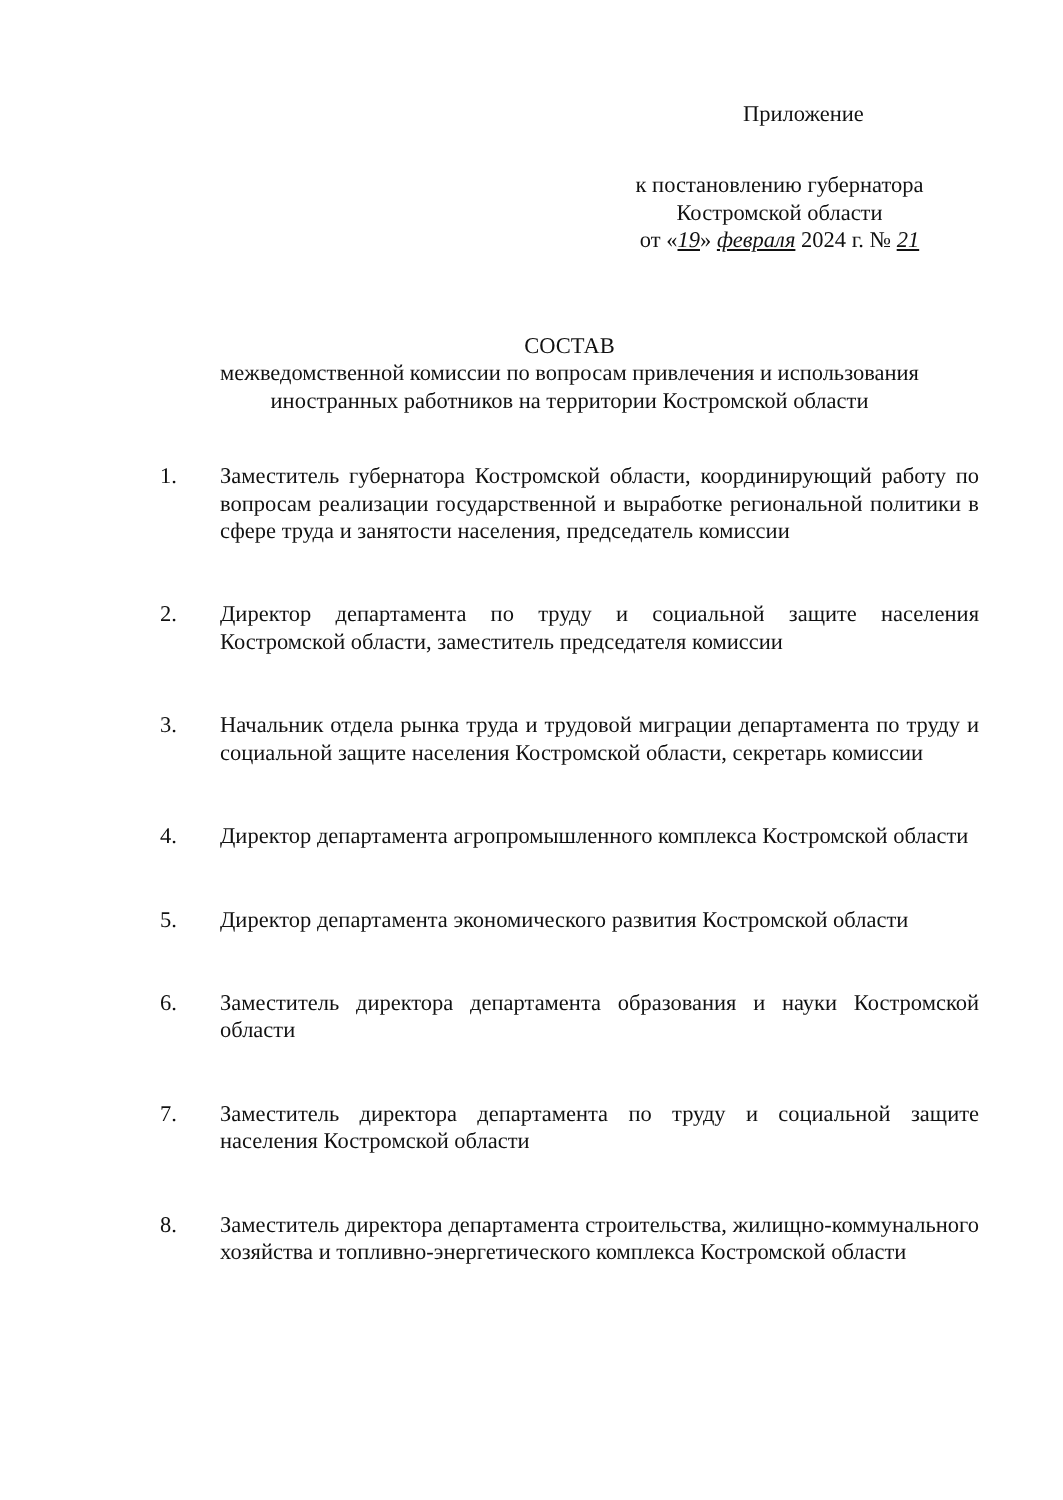Приложение
к постановлению губернатора
Костромской области
от «19» февраля 2024 г. № 21
СОСТАВ
межведомственной комиссии по вопросам привлечения и использования иностранных работников на территории Костромской области
1. Заместитель губернатора Костромской области, координирующий работу по вопросам реализации государственной и выработке региональной политики в сфере труда и занятости населения, председатель комиссии
2. Директор департамента по труду и социальной защите населения Костромской области, заместитель председателя комиссии
3. Начальник отдела рынка труда и трудовой миграции департамента по труду и социальной защите населения Костромской области, секретарь комиссии
4. Директор департамента агропромышленного комплекса Костромской области
5. Директор департамента экономического развития Костромской области
6. Заместитель директора департамента образования и науки Костромской области
7. Заместитель директора департамента по труду и социальной защите населения Костромской области
8. Заместитель директора департамента строительства, жилищно-коммунального хозяйства и топливно-энергетического комплекса Костромской области